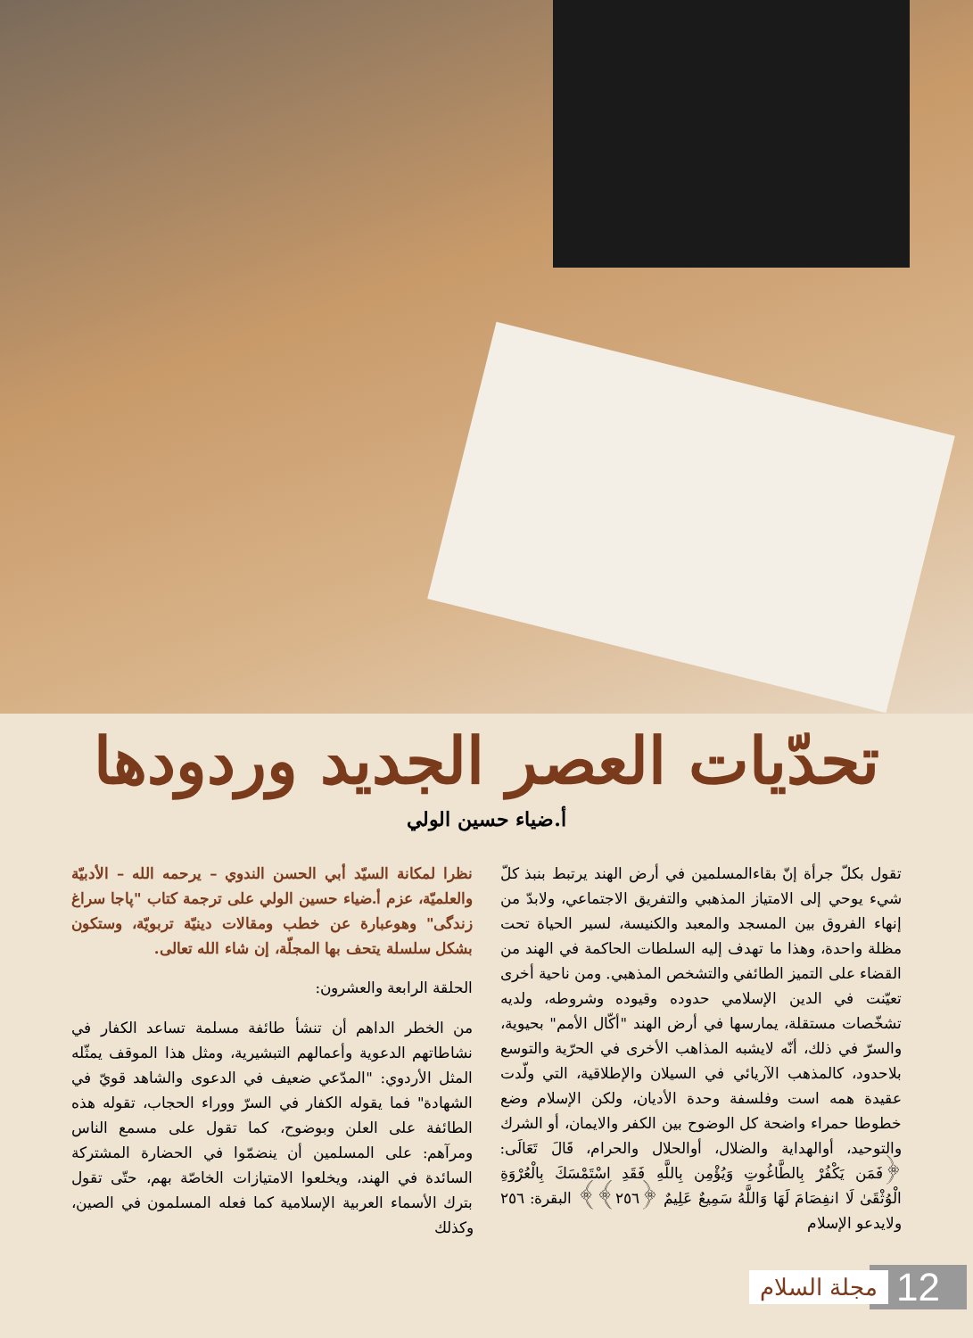تحدّيات العصر الجديد وردودها
أ.ضياء حسين الولي
نظرا لمكانة السيّد أبي الحسن الندوي – يرحمه الله – الأدبيّة والعلميّة، عزم أ.ضياء حسين الولي على ترجمة كتاب "پاجا سراغ زندگی" وهوعبارة عن خطب ومقالات دينيّة تربويّة، وستكون بشكل سلسلة يتحف بها المجلّة، إن شاء الله تعالى.
الحلقة الرابعة والعشرون:
من الخطر الداهم أن تنشأ طائفة مسلمة تساعد الكفار في نشاطاتهم الدعوية وأعمالهم التبشيرية، ومثل هذا الموقف يمثّله المثل الأردوي: "المدّعي ضعيف في الدعوى والشاهد قويّ في الشهادة" فما يقوله الكفار في السرّ ووراء الحجاب، تقوله هذه الطائفة على العلن وبوضوح، كما تقول على مسمع الناس ومرآهم: على المسلمين أن ينضمّوا في الحضارة المشتركة السائدة في الهند، ويخلعوا الامتيازات الخاصّة بهم، حتّى تقول بترك الأسماء العربية الإسلامية كما فعله المسلمون في الصين، وكذلك
تقول بكلّ جرأة إنّ بقاءالمسلمين في أرض الهند يرتبط بنبذ كلّ شيء يوحي إلى الامتياز المذهبي والتفريق الاجتماعي، ولابدّ من إنهاء الفروق بين المسجد والمعبد والكنيسة، لسير الحياة تحت مظلة واحدة، وهذا ما تهدف إليه السلطات الحاكمة في الهند من القضاء على التميز الطائفي والتشخص المذهبي. ومن ناحية أخرى تعيّنت في الدين الإسلامي حدوده وقيوده وشروطه، ولديه تشخّصات مستقلة، يمارسها في أرض الهند "أكّال الأمم" بحيوية، والسرّ في ذلك، أنّه لايشبه المذاهب الأخرى في الحرّية والتوسع بلاحدود، كالمذهب الآريائي في السيلان والإطلاقية، التي ولّدت عقيدة همه است وفلسفة وحدة الأديان، ولكن الإسلام وضع خطوطا حمراء واضحة كل الوضوح بين الكفر والايمان، أو الشرك والتوحيد، أوالهداية والضلال، أوالحلال والحرام، قَالَ تَعَالَى: ﴿فَمَن يَكْفُرْ بِالطَّاغُوتِ وَيُؤْمِن بِاللَّهِ فَقَدِ اسْتَمْسَكَ بِالْعُرْوَةِ الْوُثْقَىٰ لَا انفِصَامَ لَهَا وَاللَّهُ سَمِيعٌ عَلِيمٌ ﴿٢٥٦﴾﴾ البقرة: ٢٥٦ ولايدعو الإسلام
مجلة السلام 12